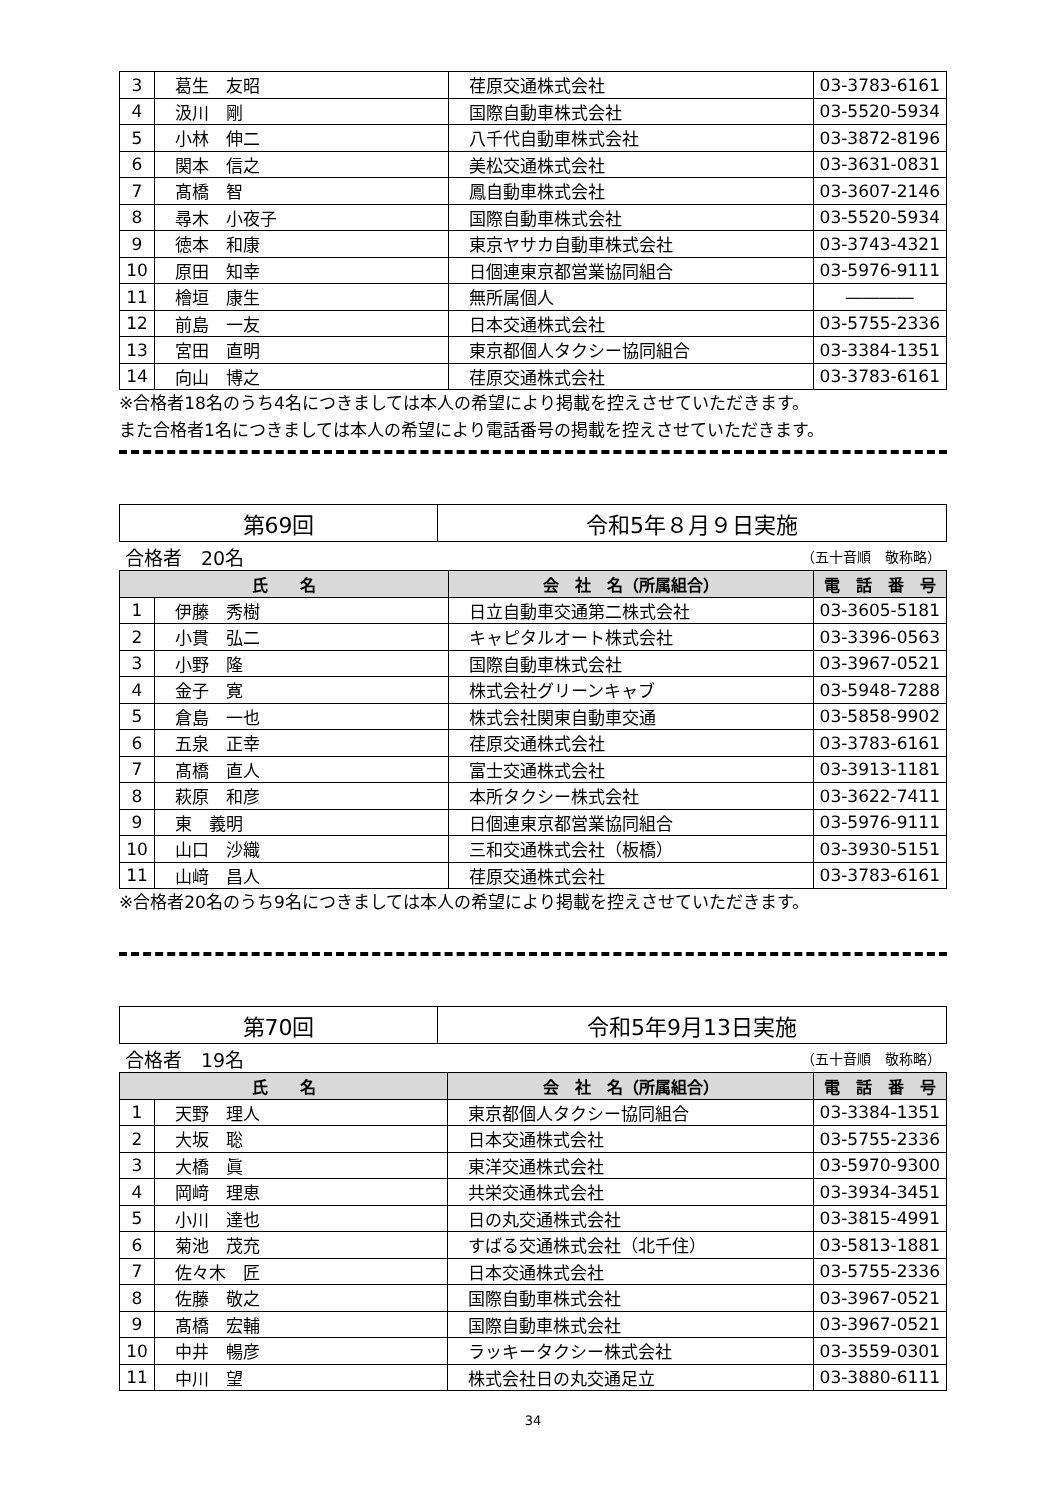| 3 | 葛生 友昭 | 荏原交通株式会社 | 03-3783-6161 |
| 4 | 汲川 剛 | 国際自動車株式会社 | 03-5520-5934 |
| 5 | 小林 伸二 | 八千代自動車株式会社 | 03-3872-8196 |
| 6 | 関本 信之 | 美松交通株式会社 | 03-3631-0831 |
| 7 | 髙橋 智 | 鳳自動車株式会社 | 03-3607-2146 |
| 8 | 尋木 小夜子 | 国際自動車株式会社 | 03-5520-5934 |
| 9 | 徳本 和康 | 東京ヤサカ自動車株式会社 | 03-3743-4321 |
| 10 | 原田 知幸 | 日個連東京都営業協同組合 | 03-5976-9111 |
| 11 | 檜垣 康生 | 無所属個人 | ―――― |
| 12 | 前島 一友 | 日本交通株式会社 | 03-5755-2336 |
| 13 | 宮田 直明 | 東京都個人タクシー協同組合 | 03-3384-1351 |
| 14 | 向山 博之 | 荏原交通株式会社 | 03-3783-6161 |
※合格者18名のうち4名につきましては本人の希望により掲載を控えさせていただきます。
また合格者1名につきましては本人の希望により電話番号の掲載を控えさせていただきます。
| 第69回 | 令和5年８月９日実施 |
合格者　20名 （五十音順　敬称略）
| 氏 名 | | 会 社 名（所属組合） | 電 話 番 号 |
| --- | --- | --- | --- |
| 1 | 伊藤 秀樹 | 日立自動車交通第二株式会社 | 03-3605-5181 |
| 2 | 小貫 弘二 | キャピタルオート株式会社 | 03-3396-0563 |
| 3 | 小野 隆 | 国際自動車株式会社 | 03-3967-0521 |
| 4 | 金子 寛 | 株式会社グリーンキャブ | 03-5948-7288 |
| 5 | 倉島 一也 | 株式会社関東自動車交通 | 03-5858-9902 |
| 6 | 五泉 正幸 | 荏原交通株式会社 | 03-3783-6161 |
| 7 | 髙橋 直人 | 富士交通株式会社 | 03-3913-1181 |
| 8 | 萩原 和彦 | 本所タクシー株式会社 | 03-3622-7411 |
| 9 | 東 義明 | 日個連東京都営業協同組合 | 03-5976-9111 |
| 10 | 山口 沙織 | 三和交通株式会社（板橋） | 03-3930-5151 |
| 11 | 山﨑 昌人 | 荏原交通株式会社 | 03-3783-6161 |
※合格者20名のうち9名につきましては本人の希望により掲載を控えさせていただきます。
| 第70回 | 令和5年9月13日実施 |
合格者　19名 （五十音順　敬称略）
| 氏 名 | | 会 社 名（所属組合） | 電 話 番 号 |
| --- | --- | --- | --- |
| 1 | 天野 理人 | 東京都個人タクシー協同組合 | 03-3384-1351 |
| 2 | 大坂 聡 | 日本交通株式会社 | 03-5755-2336 |
| 3 | 大橋 眞 | 東洋交通株式会社 | 03-5970-9300 |
| 4 | 岡﨑 理恵 | 共栄交通株式会社 | 03-3934-3451 |
| 5 | 小川 達也 | 日の丸交通株式会社 | 03-3815-4991 |
| 6 | 菊池 茂充 | すばる交通株式会社（北千住） | 03-5813-1881 |
| 7 | 佐々木 匠 | 日本交通株式会社 | 03-5755-2336 |
| 8 | 佐藤 敬之 | 国際自動車株式会社 | 03-3967-0521 |
| 9 | 髙橋 宏輔 | 国際自動車株式会社 | 03-3967-0521 |
| 10 | 中井 暢彦 | ラッキータクシー株式会社 | 03-3559-0301 |
| 11 | 中川 望 | 株式会社日の丸交通足立 | 03-3880-6111 |
34